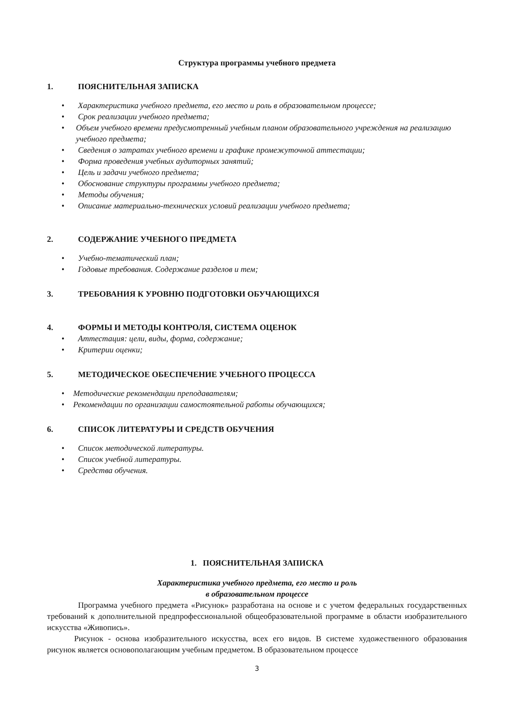Структура программы учебного предмета
1. ПОЯСНИТЕЛЬНАЯ ЗАПИСКА
• Характеристика учебного предмета, его место и роль в образовательном процессе;
• Срок реализации учебного предмета;
• Объем учебного времени предусмотренный учебным планом образовательного учреждения на реализацию учебного предмета;
• Сведения о затратах учебного времени и графике промежуточной аттестации;
• Форма проведения учебных аудиторных занятий;
• Цель и задачи учебного предмета;
• Обоснование структуры программы учебного предмета;
• Методы обучения;
• Описание материально-технических условий реализации учебного предмета;
2. СОДЕРЖАНИЕ УЧЕБНОГО ПРЕДМЕТА
• Учебно-тематический план;
• Годовые требования. Содержание разделов и тем;
3. ТРЕБОВАНИЯ К УРОВНЮ ПОДГОТОВКИ ОБУЧАЮЩИХСЯ
4. ФОРМЫ И МЕТОДЫ КОНТРОЛЯ, СИСТЕМА ОЦЕНОК
• Аттестация: цели, виды, форма, содержание;
• Критерии оценки;
5. МЕТОДИЧЕСКОЕ ОБЕСПЕЧЕНИЕ УЧЕБНОГО ПРОЦЕССА
• Методические рекомендации преподавателям;
• Рекомендации по организации самостоятельной работы обучающихся;
6. СПИСОК ЛИТЕРАТУРЫ И СРЕДСТВ ОБУЧЕНИЯ
• Список методической литературы.
• Список учебной литературы.
• Средства обучения.
1. ПОЯСНИТЕЛЬНАЯ ЗАПИСКА
Характеристика учебного предмета, его место и роль
в образовательном процессе
Программа учебного предмета «Рисунок» разработана на основе и с учетом федеральных государственных требований к дополнительной предпрофессиональной общеобразовательной программе в области изобразительного искусства «Живопись».
Рисунок - основа изобразительного искусства, всех его видов. В системе художественного образования рисунок является основополагающим учебным предметом. В образовательном процессе
3